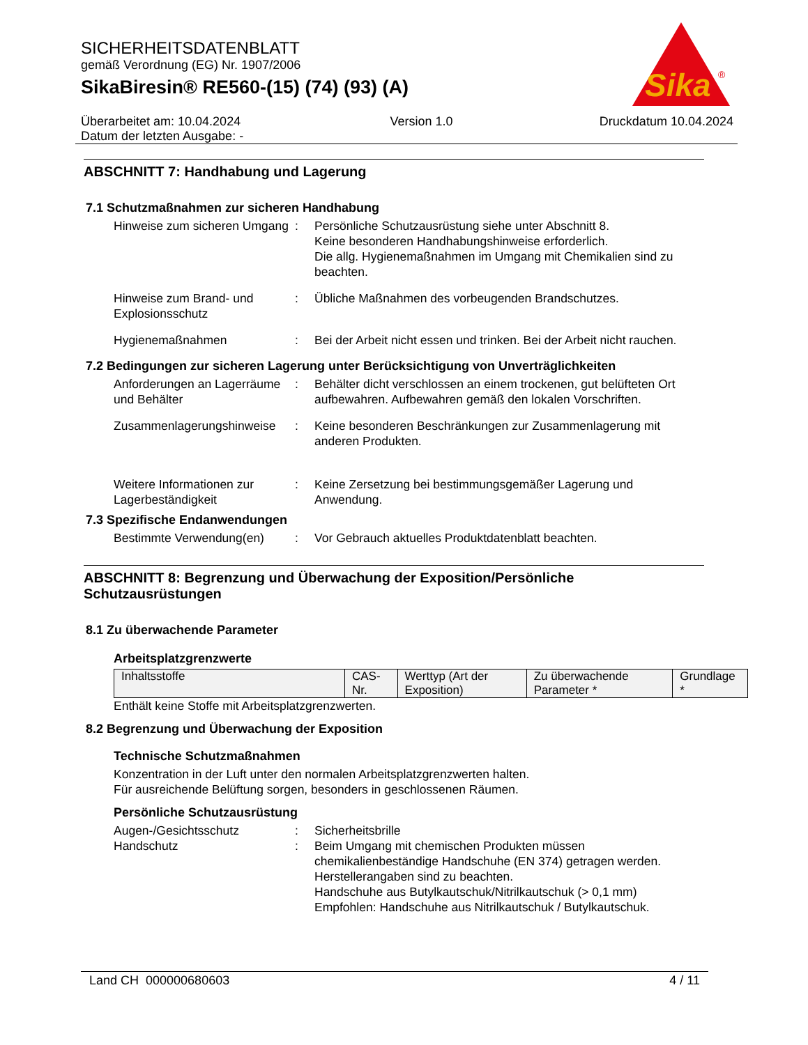SICHERHEITSDATENBLATT
gemäß Verordnung (EG) Nr. 1907/2006
SikaBiresin® RE560-(15) (74) (93) (A)
Sika
®
Überarbeitet am: 10.04.2024
Datum der letzten Ausgabe: -
Version 1.0 Druckdatum 10.04.2024
ABSCHNITT 7: Handhabung und Lagerung
7.1 Schutzmaßnahmen zur sicheren Handhabung
Hinweise zum sicheren Umgang
: Persönliche Schutzausrüstung siehe unter Abschnitt 8.
Keine besonderen Handhabungshinweise erforderlich.
Die allg. Hygienemaßnahmen im Umgang mit Chemikalien sind zu beachten.
Hinweise zum Brand- und Explosionsschutz
: Übliche Maßnahmen des vorbeugenden Brandschutzes.
Hygienemaßnahmen : Bei der Arbeit nicht essen und trinken. Bei der Arbeit nicht rauchen.
7.2 Bedingungen zur sicheren Lagerung unter Berücksichtigung von Unverträglichkeiten
Anforderungen an Lagerräume und Behälter
: Behälter dicht verschlossen an einem trockenen, gut belüfteten Ort aufbewahren. Aufbewahren gemäß den lokalen Vorschriften.
Zusammenlagerungshinweise
: Keine besonderen Beschränkungen zur Zusammenlagerung mit anderen Produkten.
Weitere Informationen zur Lagerbeständigkeit
: Keine Zersetzung bei bestimmungsgemäßer Lagerung und Anwendung.
7.3 Spezifische Endanwendungen
Bestimmte Verwendung(en) : Vor Gebrauch aktuelles Produktdatenblatt beachten.
ABSCHNITT 8: Begrenzung und Überwachung der Exposition/Persönliche Schutzausrüstungen
8.1 Zu überwachende Parameter
Arbeitsplatzgrenzwerte
| Inhaltsstoffe | CAS-Nr. | Werttyp (Art der Exposition) | Zu überwachende Parameter * | Grundlage * |
Enthält keine Stoffe mit Arbeitsplatzgrenzwerten.
8.2 Begrenzung und Überwachung der Exposition
Technische Schutzmaßnahmen
Konzentration in der Luft unter den normalen Arbeitsplatzgrenzwerten halten.
Für ausreichende Belüftung sorgen, besonders in geschlossenen Räumen.
Persönliche Schutzausrüstung
Augen-/Gesichtsschutz : Sicherheitsbrille
Handschutz : Beim Umgang mit chemischen Produkten müssen chemikalienbeständige Handschuhe (EN 374) getragen werden. Herstellerangaben sind zu beachten.
Handschuhe aus Butylkautschuk/Nitrilkautschuk (> 0,1 mm)
Empfohlen: Handschuhe aus Nitrilkautschuk / Butylkautschuk.
Land CH 000000680603 4 / 11